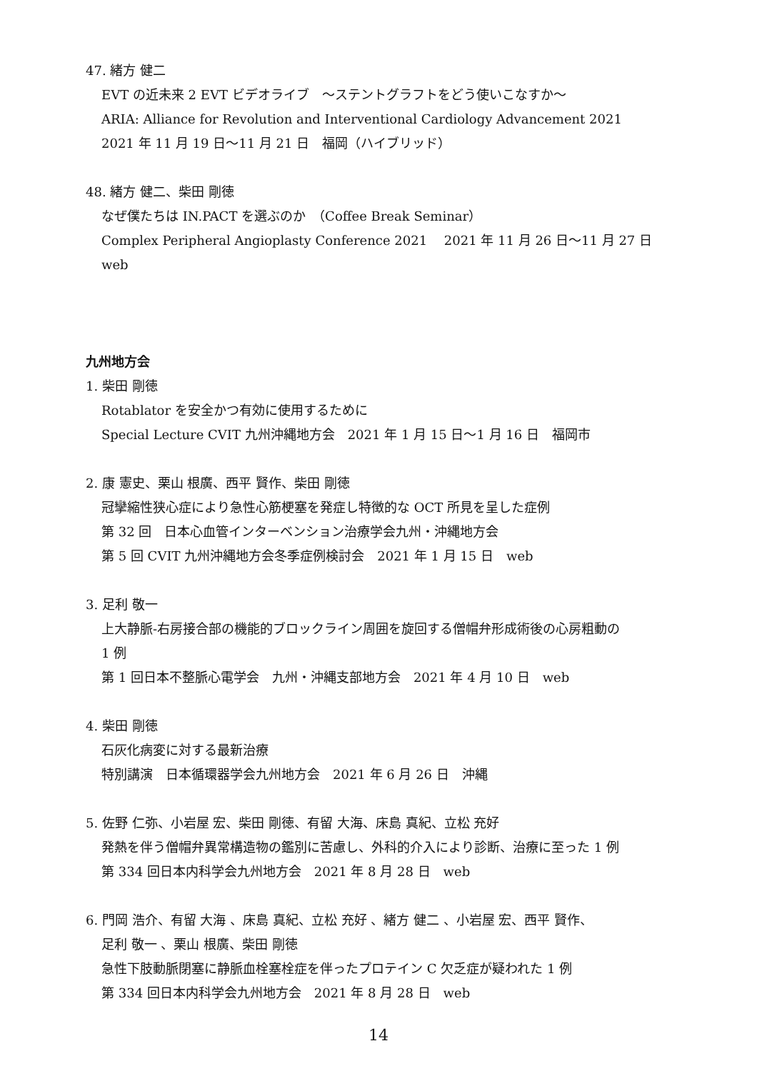47. 緒方 健二
EVT の近未来 2 EVT ビデオライブ　～ステントグラフトをどう使いこなすか～
ARIA: Alliance for Revolution and Interventional Cardiology Advancement 2021
2021 年 11 月 19 日～11 月 21 日　福岡（ハイブリッド）
48. 緒方 健二、柴田 剛徳
なぜ僕たちは IN.PACT を選ぶのか　（Coffee Break Seminar）
Complex Peripheral Angioplasty Conference 2021　 2021 年 11 月 26 日～11 月 27 日　web
九州地方会
1. 柴田 剛徳
Rotablator を安全かつ有効に使用するために
Special Lecture CVIT 九州沖縄地方会　2021 年 1 月 15 日～1 月 16 日　福岡市
2. 康 憲史、栗山 根廣、西平 賢作、柴田 剛徳
冠攣縮性狭心症により急性心筋梗塞を発症し特徴的な OCT 所見を呈した症例
第 32 回　日本心血管インターベンション治療学会九州・沖縄地方会
第 5 回 CVIT 九州沖縄地方会冬季症例検討会　2021 年 1 月 15 日　web
3. 足利 敬一
上大静脈-右房接合部の機能的ブロックライン周囲を旋回する僧帽弁形成術後の心房粗動の
1 例
第 1 回日本不整脈心電学会　九州・沖縄支部地方会　2021 年 4 月 10 日　web
4. 柴田 剛徳
石灰化病変に対する最新治療
特別講演　日本循環器学会九州地方会　2021 年 6 月 26 日　沖縄
5. 佐野 仁弥、小岩屋 宏、柴田 剛徳、有留 大海、床島 真紀、立松 充好
発熱を伴う僧帽弁異常構造物の鑑別に苦慮し、外科的介入により診断、治療に至った 1 例
第 334 回日本内科学会九州地方会　2021 年 8 月 28 日　web
6. 門岡 浩介、有留 大海 、床島 真紀、立松 充好 、緒方 健二 、小岩屋 宏、西平 賢作、
足利 敬一 、栗山 根廣、柴田 剛徳
急性下肢動脈閉塞に静脈血栓塞栓症を伴ったプロテイン C 欠乏症が疑われた 1 例
第 334 回日本内科学会九州地方会　2021 年 8 月 28 日　web
14